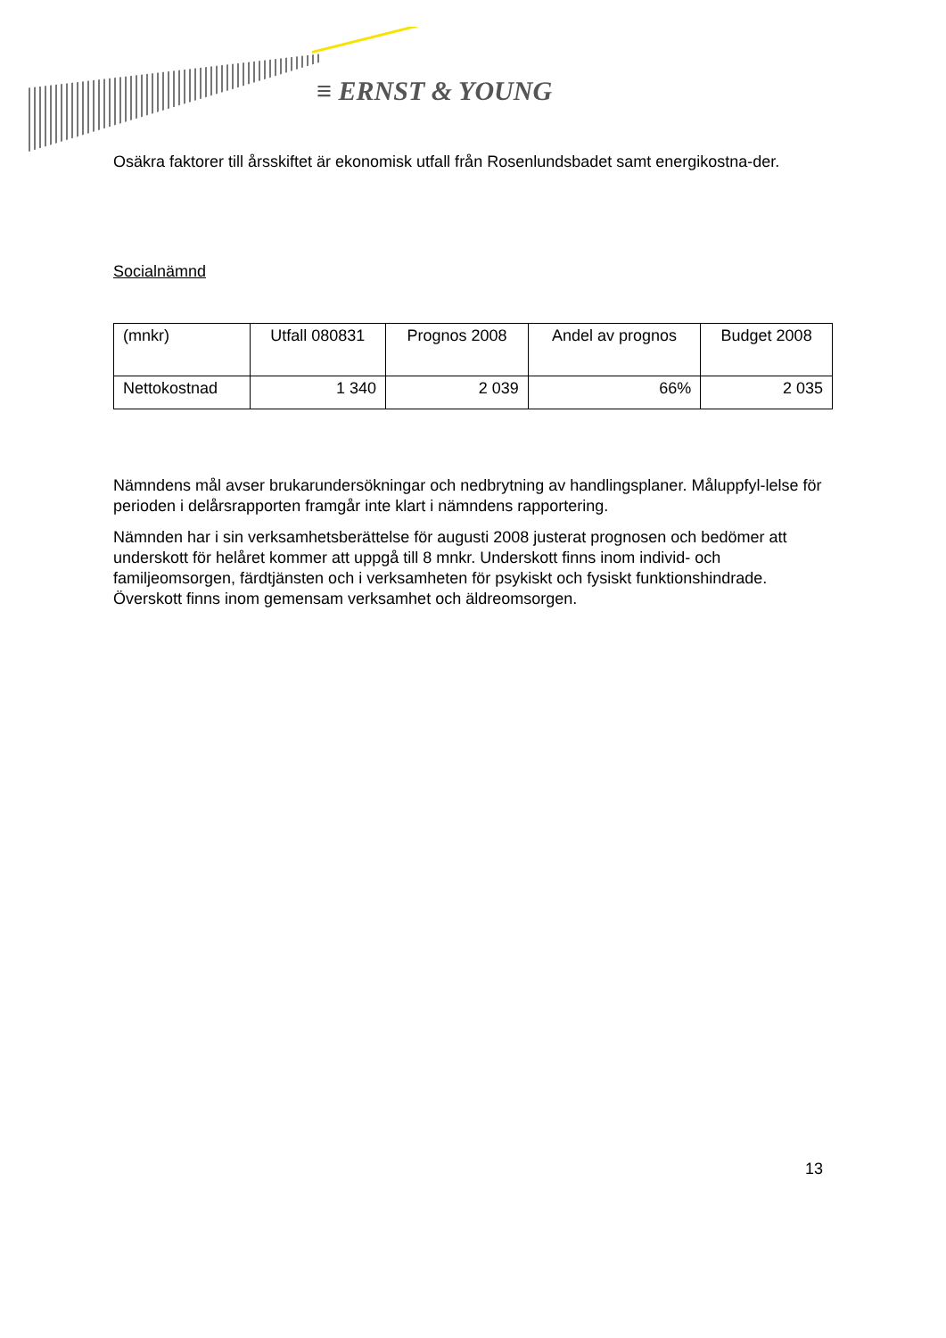≡ ERNST & YOUNG
Osäkra faktorer till årsskiftet är ekonomisk utfall från Rosenlundsbadet samt energikostna-der.
Socialnämnd
| (mnkr) | Utfall 080831 | Prognos 2008 | Andel av prognos | Budget 2008 |
| Nettokostnad | 1 340 | 2 039 | 66% | 2 035 |
Nämndens mål avser brukarundersökningar och nedbrytning av handlingsplaner. Måluppfyl-lelse för perioden i delårsrapporten framgår inte klart i nämndens rapportering.
Nämnden har i sin verksamhetsberättelse för augusti 2008 justerat prognosen och bedömer att underskott för helåret kommer att uppgå till 8 mnkr. Underskott finns inom individ- och familjeomsorgen, färdtjänsten och i verksamheten för psykiskt och fysiskt funktionshindrade. Överskott finns inom gemensam verksamhet och äldreomsorgen.
13